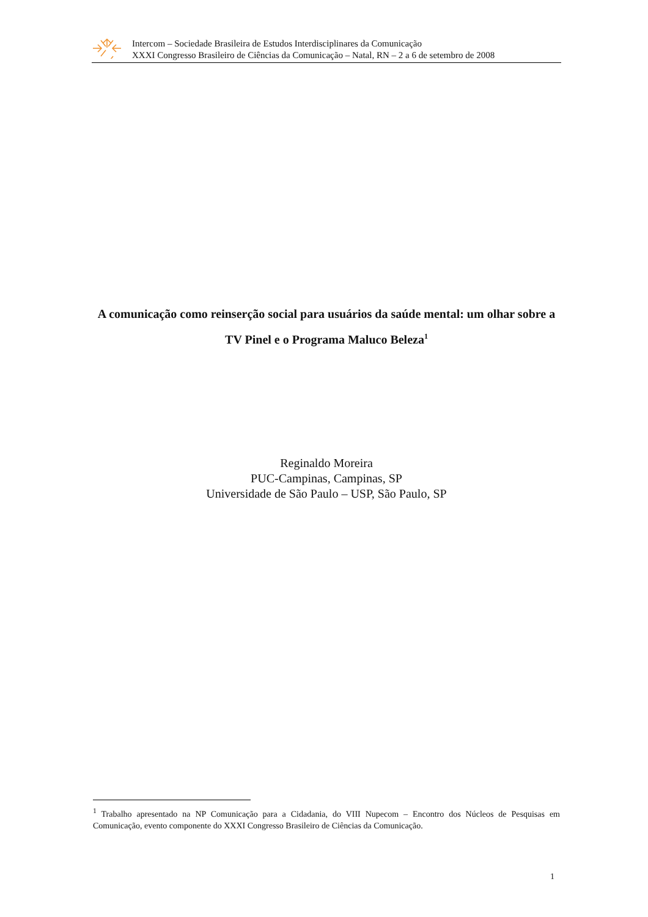Intercom – Sociedade Brasileira de Estudos Interdisciplinares da Comunicação
XXXI Congresso Brasileiro de Ciências da Comunicação – Natal, RN – 2 a 6 de setembro de 2008
A comunicação como reinserção social para usuários da saúde mental: um olhar sobre a TV Pinel e o Programa Maluco Beleza<sup>1</sup>
Reginaldo Moreira
PUC-Campinas, Campinas, SP
Universidade de São Paulo – USP, São Paulo, SP
<sup>1</sup> Trabalho apresentado na NP Comunicação para a Cidadania, do VIII Nupecom – Encontro dos Núcleos de Pesquisas em Comunicação, evento componente do XXXI Congresso Brasileiro de Ciências da Comunicação.
1